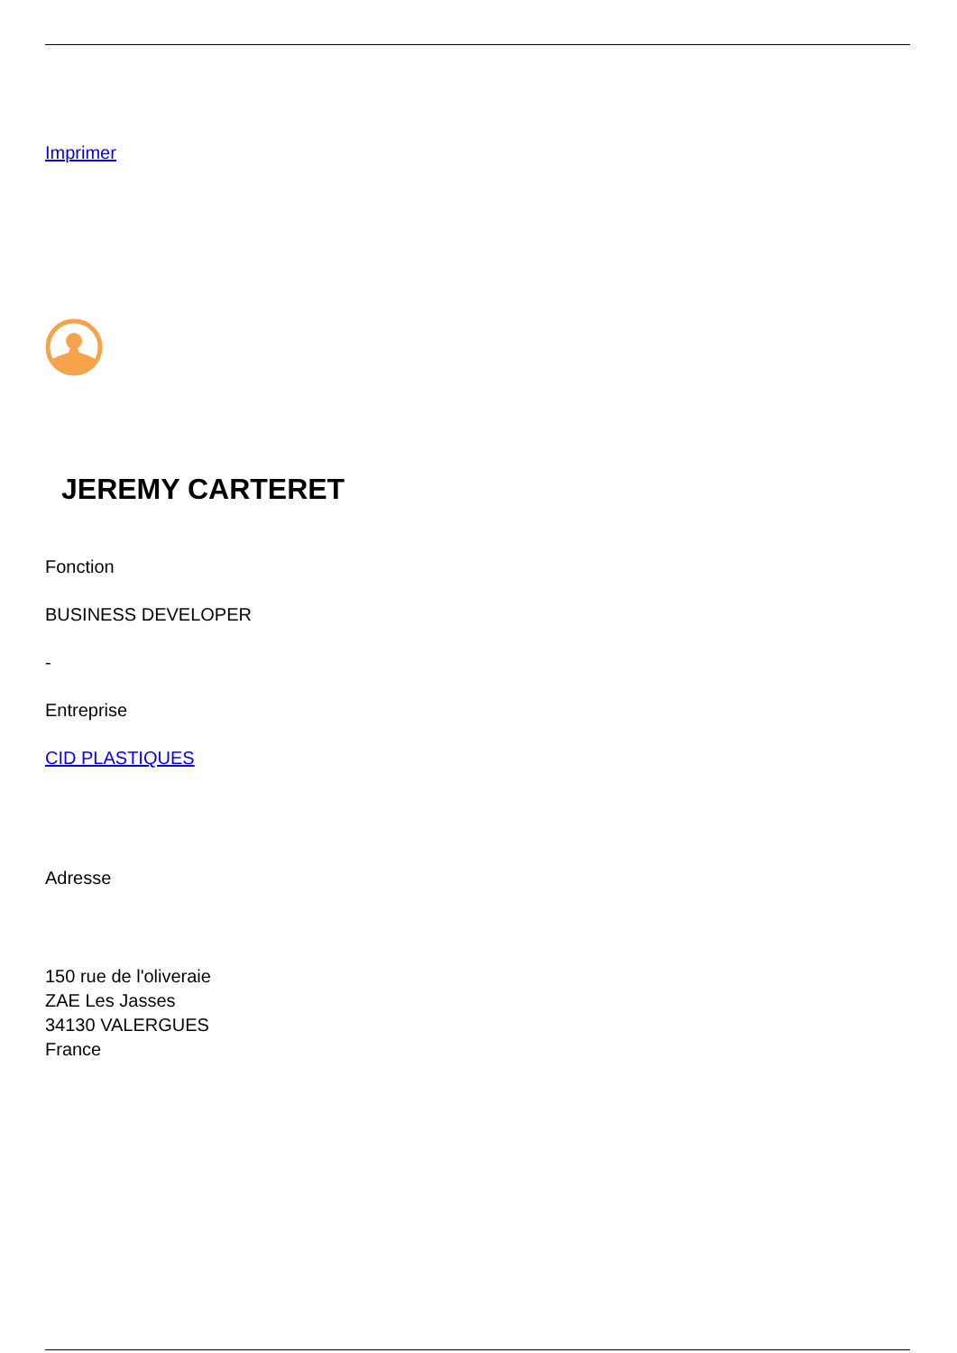Imprimer
JEREMY CARTERET
Fonction
BUSINESS DEVELOPER
-
Entreprise
CID PLASTIQUES
Adresse
150 rue de l'oliveraie
ZAE Les Jasses
34130 VALERGUES
France